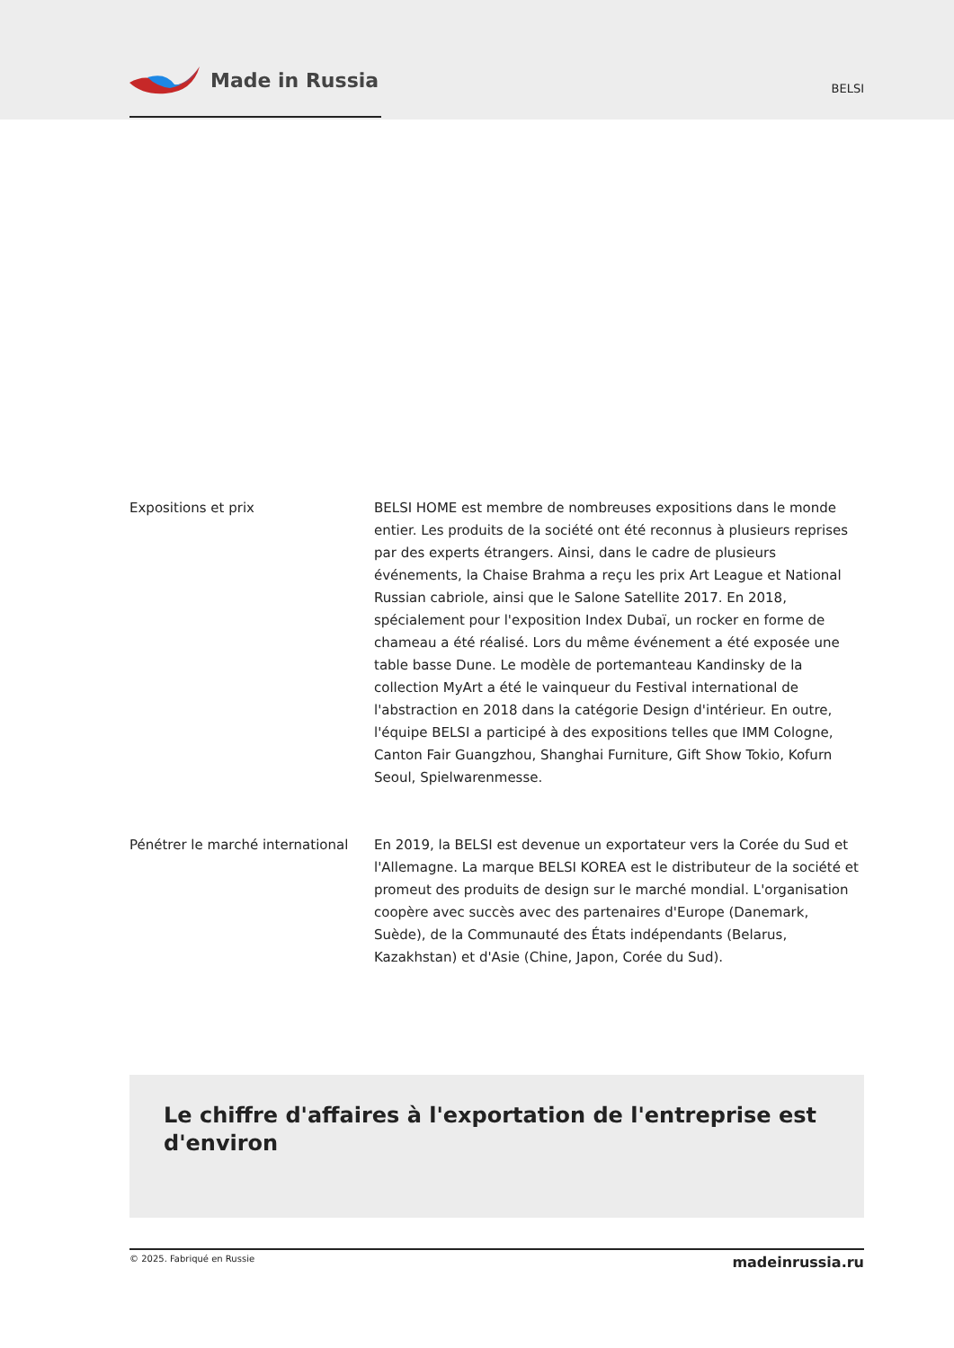Made in Russia
BELSI
Expositions et prix BELSI HOME est membre de nombreuses expositions dans le monde entier. Les produits de la société ont été reconnus à plusieurs reprises par des experts étrangers. Ainsi, dans le cadre de plusieurs événements, la Chaise Brahma a reçu les prix Art League et National Russian cabriole, ainsi que le Salone Satellite 2017. En 2018, spécialement pour l'exposition Index Dubaï, un rocker en forme de chameau a été réalisé. Lors du même événement a été exposée une table basse Dune. Le modèle de portemanteau Kandinsky de la collection MyArt a été le vainqueur du Festival international de l'abstraction en 2018 dans la catégorie Design d'intérieur. En outre, l'équipe BELSI a participé à des expositions telles que IMM Cologne, Canton Fair Guangzhou, Shanghai Furniture, Gift Show Tokio, Kofurn Seoul, Spielwarenmesse.
Pénétrer le marché international
En 2019, la BELSI est devenue un exportateur vers la Corée du Sud et l'Allemagne. La marque BELSI KOREA est le distributeur de la société et promeut des produits de design sur le marché mondial. L'organisation coopère avec succès avec des partenaires d'Europe (Danemark, Suède), de la Communauté des États indépendants (Belarus, Kazakhstan) et d'Asie (Chine, Japon, Corée du Sud).
Le chiffre d'affaires à l'exportation de l'entreprise est d'environ
© 2025. Fabriqué en Russie madeinrussia.ru